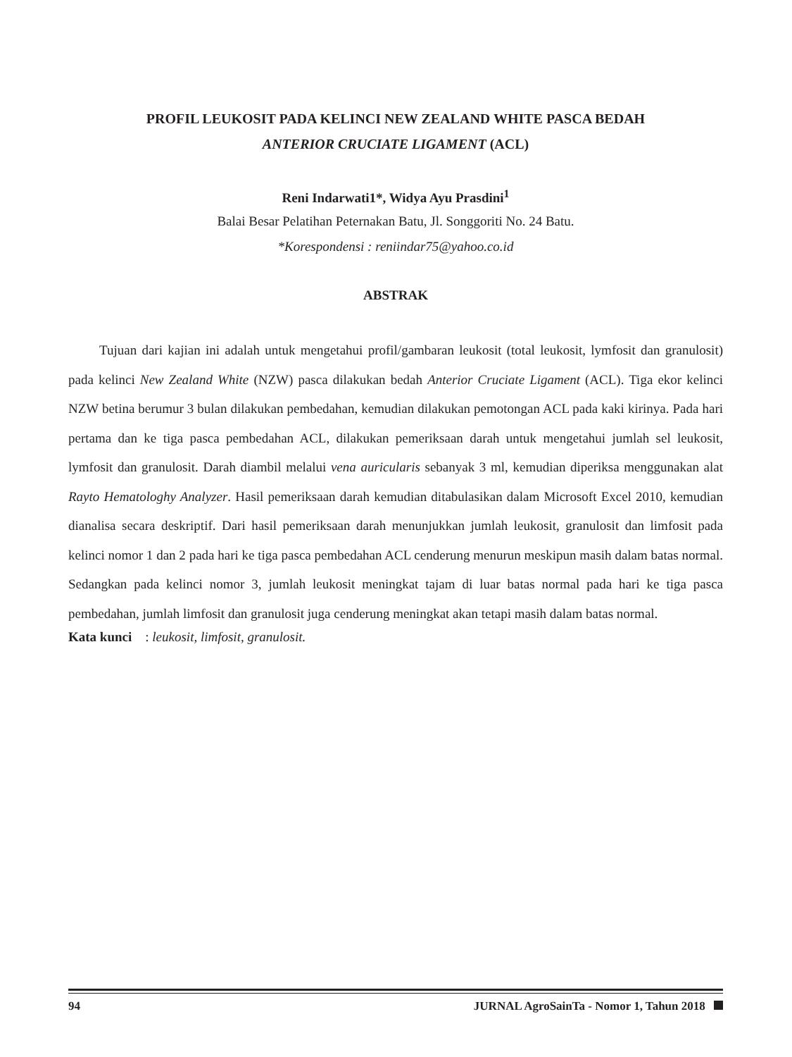PROFIL LEUKOSIT PADA KELINCI NEW ZEALAND WHITE PASCA BEDAH
ANTERIOR CRUCIATE LIGAMENT (ACL)
Reni Indarwati1*, Widya Ayu Prasdini<sup>1</sup>
Balai Besar Pelatihan Peternakan Batu, Jl. Songgoriti No. 24 Batu.
*Korespondensi : reniindar75@yahoo.co.id
ABSTRAK
Tujuan dari kajian ini adalah untuk mengetahui profil/gambaran leukosit (total leukosit, lymfosit dan granulosit) pada kelinci New Zealand White (NZW) pasca dilakukan bedah Anterior Cruciate Ligament (ACL). Tiga ekor kelinci NZW betina berumur 3 bulan dilakukan pembedahan, kemudian dilakukan pemotongan ACL pada kaki kirinya. Pada hari pertama dan ke tiga pasca pembedahan ACL, dilakukan pemeriksaan darah untuk mengetahui jumlah sel leukosit, lymfosit dan granulosit. Darah diambil melalui vena auricularis sebanyak 3 ml, kemudian diperiksa menggunakan alat Rayto Hematologhy Analyzer. Hasil pemeriksaan darah kemudian ditabulasikan dalam Microsoft Excel 2010, kemudian dianalisa secara deskriptif. Dari hasil pemeriksaan darah menunjukkan jumlah leukosit, granulosit dan limfosit pada kelinci nomor 1 dan 2 pada hari ke tiga pasca pembedahan ACL cenderung menurun meskipun masih dalam batas normal. Sedangkan pada kelinci nomor 3, jumlah leukosit meningkat tajam di luar batas normal pada hari ke tiga pasca pembedahan, jumlah limfosit dan granulosit juga cenderung meningkat akan tetapi masih dalam batas normal.
Kata kunci : leukosit, limfosit, granulosit.
94 JURNAL AgroSainTa - Nomor 1, Tahun 2018